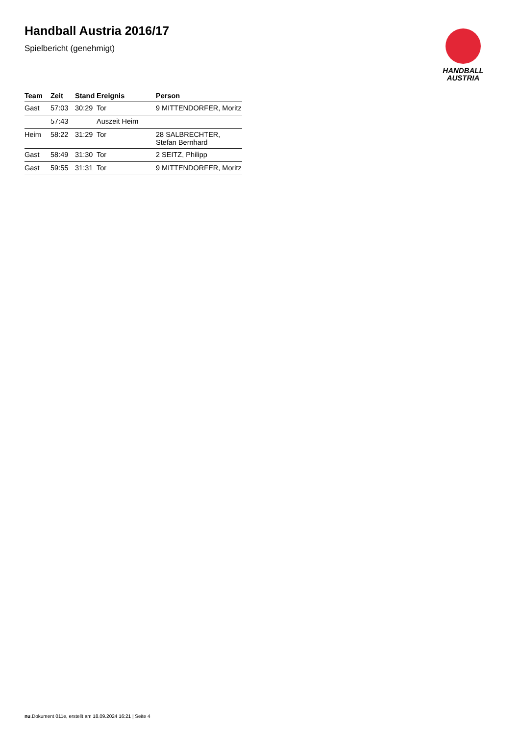Handball Austria 2016/17
Spielbericht (genehmigt)
HANDBALL
AUSTRIA
| Team | Zeit | Stand | Ereignis | Person |
| --- | --- | --- | --- | --- |
| Gast | 57:03 | 30:29 | Tor | 9 MITTENDORFER, Moritz |
| | 57:43 | | Auszeit Heim | |
| Heim | 58:22 | 31:29 | Tor | 28 SALBRECHTER, Stefan Bernhard |
| Gast | 58:49 | 31:30 | Tor | 2 SEITZ, Philipp |
| Gast | 59:55 | 31:31 | Tor | 9 MITTENDORFER, Moritz |
nu.Dokument 011e, erstellt am 18.09.2024 16:21 | Seite 4